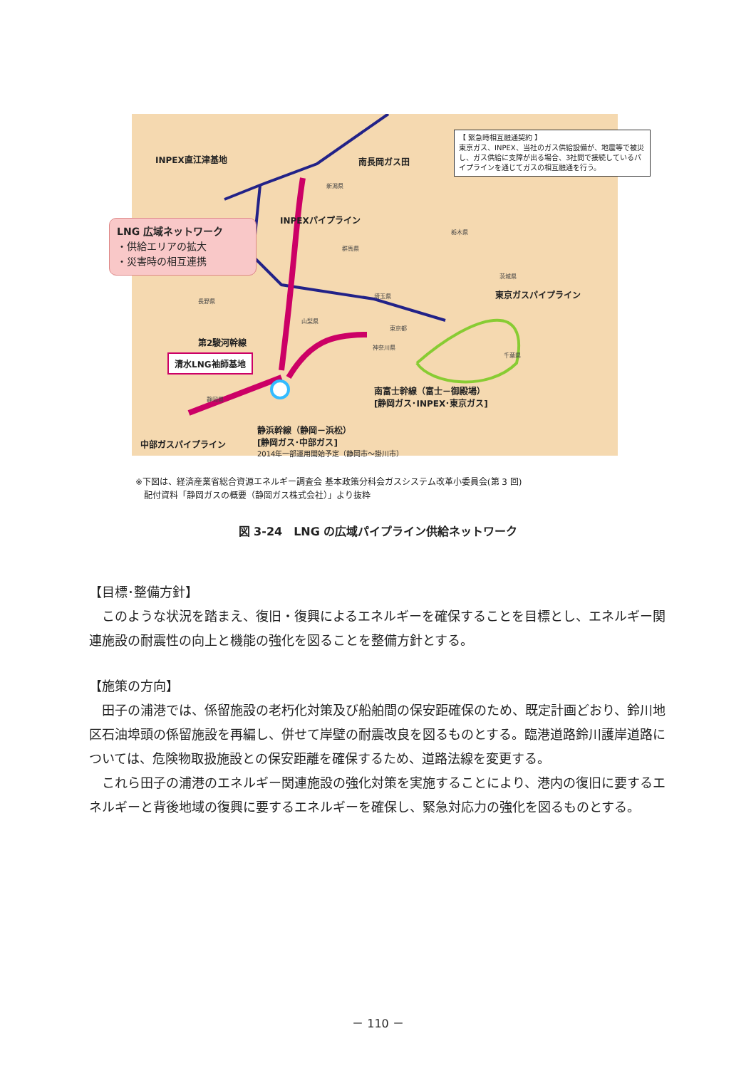INPEX直江津基地 南長岡ガス田
【 緊急時相互融通契約 】
東京ガス、INPEX、当社のガス供給設備が、地震等で被災し、ガス供給に支障が出る場合、3社間で接続しているパイプラインを通じてガスの相互融通を行う。
LNG 広域ネットワーク
・供給エリアの拡大
・災害時の相互連携
INPEXパイプライン
新潟県
栃木県
群馬県
茨城県
東京ガスパイプライン
長野県
埼玉県
山梨県
東京都
神奈川県
千葉県
第2駿河幹線
清水LNG袖師基地
静岡県
南富士幹線（富士－御殿場）
[静岡ガス･INPEX･東京ガス]
静浜幹線（静岡－浜松）
[静岡ガス･中部ガス]
2014年一部運用開始予定（静岡市～掛川市）
中部ガスパイプライン
※下図は、経済産業省総合資源エネルギー調査会 基本政策分科会ガスシステム改革小委員会(第 3 回)
　配付資料「静岡ガスの概要（静岡ガス株式会社）」より抜粋
図 3-24　LNG の広域パイプライン供給ネットワーク
【目標･整備方針】
このような状況を踏まえ、復旧・復興によるエネルギーを確保することを目標とし、エネルギー関連施設の耐震性の向上と機能の強化を図ることを整備方針とする。
【施策の方向】
田子の浦港では、係留施設の老朽化対策及び船舶間の保安距確保のため、既定計画どおり、鈴川地区石油埠頭の係留施設を再編し、併せて岸壁の耐震改良を図るものとする。臨港道路鈴川護岸道路については、危険物取扱施設との保安距離を確保するため、道路法線を変更する。
これら田子の浦港のエネルギー関連施設の強化対策を実施することにより、港内の復旧に要するエネルギーと背後地域の復興に要するエネルギーを確保し、緊急対応力の強化を図るものとする。
－ 110 －